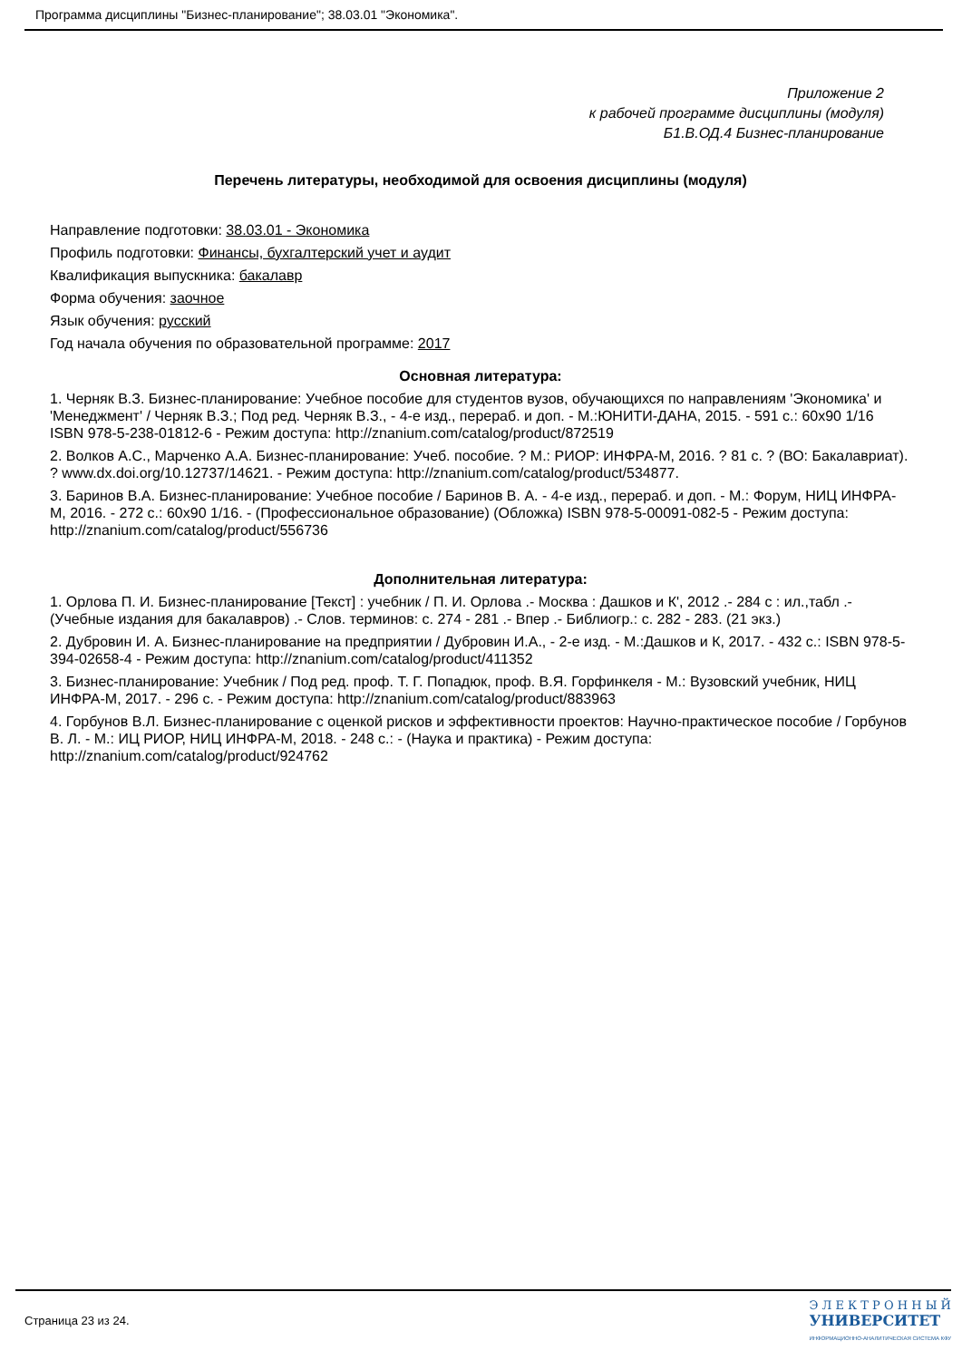Программа дисциплины "Бизнес-планирование"; 38.03.01 "Экономика".
Приложение 2
к рабочей программе дисциплины (модуля)
Б1.В.ОД.4 Бизнес-планирование
Перечень литературы, необходимой для освоения дисциплины (модуля)
Направление подготовки: 38.03.01 - Экономика
Профиль подготовки: Финансы, бухгалтерский учет и аудит
Квалификация выпускника: бакалавр
Форма обучения: заочное
Язык обучения: русский
Год начала обучения по образовательной программе: 2017
Основная литература:
1. Черняк В.З. Бизнес-планирование: Учебное пособие для студентов вузов, обучающихся по направлениям 'Экономика' и 'Менеджмент' / Черняк В.З.; Под ред. Черняк В.З., - 4-е изд., перераб. и доп. - М.:ЮНИТИ-ДАНА, 2015. - 591 с.: 60x90 1/16 ISBN 978-5-238-01812-6 - Режим доступа: http://znanium.com/catalog/product/872519
2. Волков А.С., Марченко А.А. Бизнес-планирование: Учеб. пособие. ? М.: РИОР: ИНФРА-М, 2016. ? 81 с. ? (ВО: Бакалавриат). ? www.dx.doi.org/10.12737/14621. - Режим доступа: http://znanium.com/catalog/product/534877.
3. Баринов В.А. Бизнес-планирование: Учебное пособие / Баринов В. А. - 4-е изд., перераб. и доп. - М.: Форум, НИЦ ИНФРА-М, 2016. - 272 с.: 60x90 1/16. - (Профессиональное образование) (Обложка) ISBN 978-5-00091-082-5 - Режим доступа: http://znanium.com/catalog/product/556736
Дополнительная литература:
1. Орлова П. И. Бизнес-планирование [Текст] : учебник / П. И. Орлова .- Москва : Дашков и К', 2012 .- 284 с : ил.,табл .- (Учебные издания для бакалавров) .- Слов. терминов: с. 274 - 281 .- Впер .- Библиогр.: с. 282 - 283. (21 экз.)
2. Дубровин И. А. Бизнес-планирование на предприятии / Дубровин И.А., - 2-е изд. - М.:Дашков и К, 2017. - 432 с.: ISBN 978-5-394-02658-4 - Режим доступа: http://znanium.com/catalog/product/411352
3. Бизнес-планирование: Учебник / Под ред. проф. Т. Г. Попадюк, проф. В.Я. Горфинкеля - М.: Вузовский учебник, НИЦ ИНФРА-М, 2017. - 296 с. - Режим доступа: http://znanium.com/catalog/product/883963
4. Горбунов В.Л. Бизнес-планирование с оценкой рисков и эффективности проектов: Научно-практическое пособие / Горбунов В. Л. - М.: ИЦ РИОР, НИЦ ИНФРА-М, 2018. - 248 с.: - (Наука и практика) - Режим доступа: http://znanium.com/catalog/product/924762
Страница 23 из 24.
Э Л Е К Т Р О Н Н Ы Й
УНИВЕРСИТЕТ
ИНФОРМАЦИОННО-АНАЛИТИЧЕСКАЯ СИСТЕМА КФУ